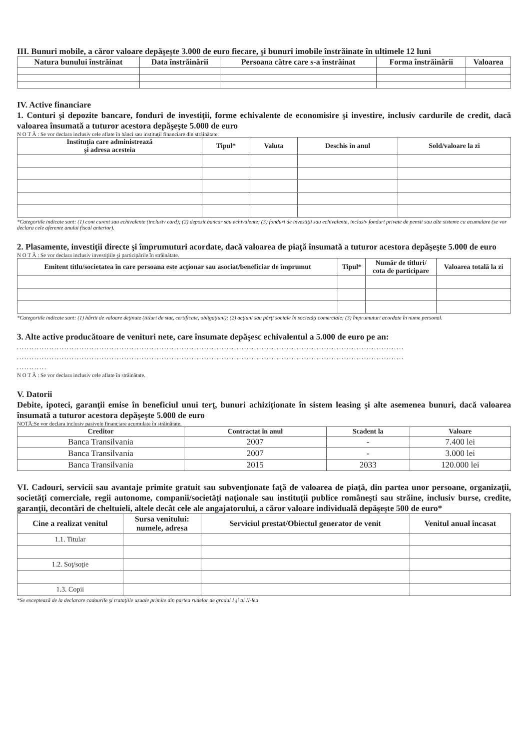III. Bunuri mobile, a căror valoare depăşeşte 3.000 de euro fiecare, şi bunuri imobile înstrăinate în ultimele 12 luni
| Natura bunului înstrăinat | Data înstrăinării | Persoana către care s-a înstrăinat | Forma înstrăinării | Valoarea |
| --- | --- | --- | --- | --- |
IV. Active financiare
1. Conturi şi depozite bancare, fonduri de investiţii, forme echivalente de economisire şi investire, inclusiv cardurile de credit, dacă valoarea însumată a tuturor acestora depăşeşte 5.000 de euro
N O T Ă : Se vor declara inclusiv cele aflate în bănci sau instituţii financiare din străinătate.
| Instituţia care administrează şi adresa acesteia | Tipul* | Valuta | Deschis în anul | Sold/valoare la zi |
| --- | --- | --- | --- | --- |
*Categoriile indicate sunt: (1) cont curent sau echivalente (inclusiv card); (2) depozit bancar sau echivalente; (3) fonduri de investiţii sau echivalente, inclusiv fonduri private de pensii sau alte sisteme cu acumulare (se vor declara cele aferente anului fiscal anterior).
2. Plasamente, investiţii directe şi împrumuturi acordate, dacă valoarea de piaţă însumată a tuturor acestora depăşeşte 5.000 de euro
N O T Ă : Se vor declara inclusiv investiţiile şi participările în străinătate.
| Emitent titlu/societatea în care persoana este acţionar sau asociat/beneficiar de împrumut | Tipul* | Număr de titluri/ cota de participare | Valoarea totală la zi |
| --- | --- | --- | --- |
*Categoriile indicate sunt: (1) hârtii de valoare deţinute (titluri de stat, certificate, obligaţiuni); (2) acţiuni sau părţi sociale în societăţi comerciale; (3) împrumuturi acordate în nume personal.
3. Alte active producătoare de venituri nete, care însumate depăşesc echivalentul a 5.000 de euro pe an:
...........................................................................................................................................................
...........................................................................................................................................................
............
N O T Ă : Se vor declara inclusiv cele aflate în străinătate.
V. Datorii
Debite, ipoteci, garanţii emise în beneficiul unui terţ, bunuri achiziţionate în sistem leasing şi alte asemenea bunuri, dacă valoarea însumată a tuturor acestora depăşeşte 5.000 de euro
NOTĂ:Se vor declara inclusiv pasivele financiare acumulate în străinătate.
| Creditor | Contractat în anul | Scadent la | Valoare |
| --- | --- | --- | --- |
| Banca Transilvania | 2007 | - | 7.400 lei |
| Banca Transilvania | 2007 | - | 3.000 lei |
| Banca Transilvania | 2015 | 2033 | 120.000 lei |
VI. Cadouri, servicii sau avantaje primite gratuit sau subvenţionate faţă de valoarea de piaţă, din partea unor persoane, organizaţii, societăţi comerciale, regii autonome, companii/societăţi naţionale sau instituţii publice româneşti sau străine, inclusiv burse, credite, garanţii, decontări de cheltuieli, altele decât cele ale angajatorului, a căror valoare individuală depăşeşte 500 de euro*
| Cine a realizat venitul | Sursa venitului: numele, adresa | Serviciul prestat/Obiectul generator de venit | Venitul anual încasat |
| --- | --- | --- | --- |
| 1.1. Titular | | | |
| 1.2. Soţ/soţie | | | |
| 1.3. Copii | | | |
*Se exceptează de la declarare cadourile şi trataţiile uzuale primite din partea rudelor de gradul I şi al II-lea